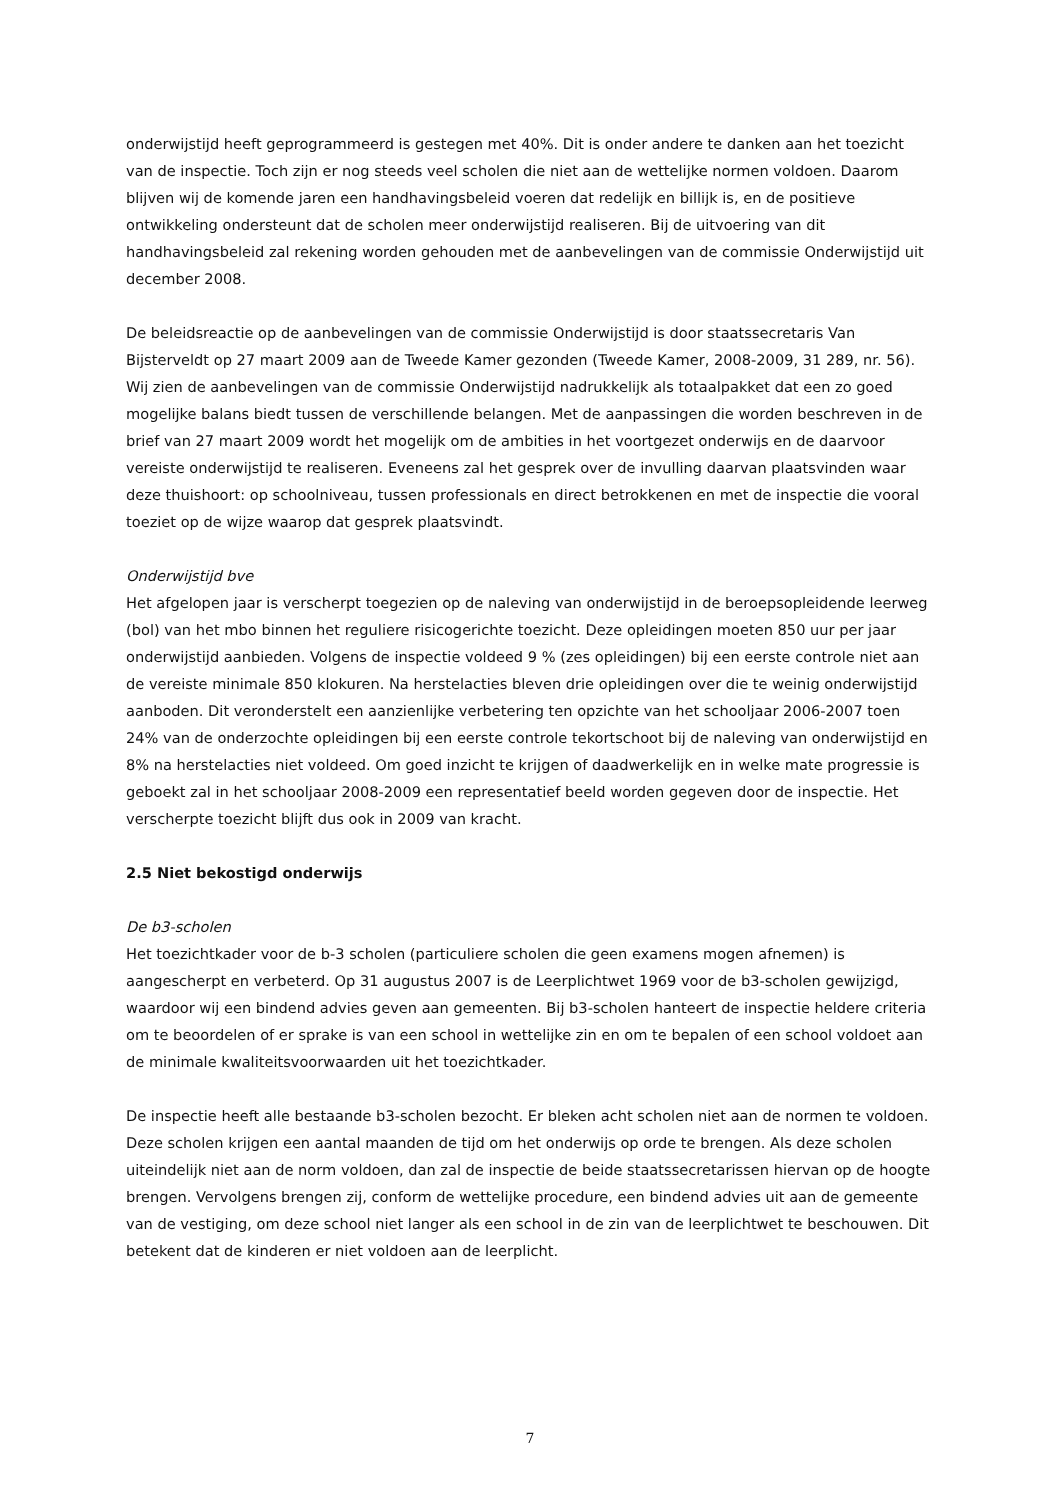onderwijstijd heeft geprogrammeerd is gestegen met 40%. Dit is onder andere te danken aan het toezicht van de inspectie. Toch zijn er nog steeds veel scholen die niet aan de wettelijke normen voldoen. Daarom blijven wij de komende jaren een handhavingsbeleid voeren dat redelijk en billijk is, en de positieve ontwikkeling ondersteunt dat de scholen meer onderwijstijd realiseren. Bij de uitvoering van dit handhavingsbeleid zal rekening worden gehouden met de aanbevelingen van de commissie Onderwijstijd uit december 2008.
De beleidsreactie op de aanbevelingen van de commissie Onderwijstijd is door staatssecretaris Van Bijsterveldt op 27 maart 2009 aan de Tweede Kamer gezonden (Tweede Kamer, 2008-2009, 31 289, nr. 56). Wij zien de aanbevelingen van de commissie Onderwijstijd nadrukkelijk als totaalpakket dat een zo goed mogelijke balans biedt tussen de verschillende belangen. Met de aanpassingen die worden beschreven in de brief van 27 maart 2009 wordt het mogelijk om de ambities in het voortgezet onderwijs en de daarvoor vereiste onderwijstijd te realiseren. Eveneens zal het gesprek over de invulling daarvan plaatsvinden waar deze thuishoort: op schoolniveau, tussen professionals en direct betrokkenen en met de inspectie die vooral toeziet op de wijze waarop dat gesprek plaatsvindt.
Onderwijstijd bve
Het afgelopen jaar is verscherpt toegezien op de naleving van onderwijstijd in de beroepsopleidende leerweg (bol) van het mbo binnen het reguliere risicogerichte toezicht. Deze opleidingen moeten 850 uur per jaar onderwijstijd aanbieden. Volgens de inspectie voldeed 9 % (zes opleidingen) bij een eerste controle niet aan de vereiste minimale 850 klokuren. Na herstelacties bleven drie opleidingen over die te weinig onderwijstijd aanboden. Dit veronderstelt een aanzienlijke verbetering ten opzichte van het schooljaar 2006-2007 toen 24% van de onderzochte opleidingen bij een eerste controle tekortschoot bij de naleving van onderwijstijd en 8% na herstelacties niet voldeed. Om goed inzicht te krijgen of daadwerkelijk en in welke mate progressie is geboekt zal in het schooljaar 2008-2009 een representatief beeld worden gegeven door de inspectie. Het verscherpte toezicht blijft dus ook in 2009 van kracht.
2.5 Niet bekostigd onderwijs
De b3-scholen
Het toezichtkader voor de b-3 scholen (particuliere scholen die geen examens mogen afnemen) is aangescherpt en verbeterd. Op 31 augustus 2007 is de Leerplichtwet 1969 voor de b3-scholen gewijzigd, waardoor wij een bindend advies geven aan gemeenten. Bij b3-scholen hanteert de inspectie heldere criteria om te beoordelen of er sprake is van een school in wettelijke zin en om te bepalen of een school voldoet aan de minimale kwaliteitsvoorwaarden uit het toezichtkader.
De inspectie heeft alle bestaande b3-scholen bezocht. Er bleken acht scholen niet aan de normen te voldoen. Deze scholen krijgen een aantal maanden de tijd om het onderwijs op orde te brengen. Als deze scholen uiteindelijk niet aan de norm voldoen, dan zal de inspectie de beide staatssecretarissen hiervan op de hoogte brengen. Vervolgens brengen zij, conform de wettelijke procedure, een bindend advies uit aan de gemeente van de vestiging, om deze school niet langer als een school in de zin van de leerplichtwet te beschouwen. Dit betekent dat de kinderen er niet voldoen aan de leerplicht.
7